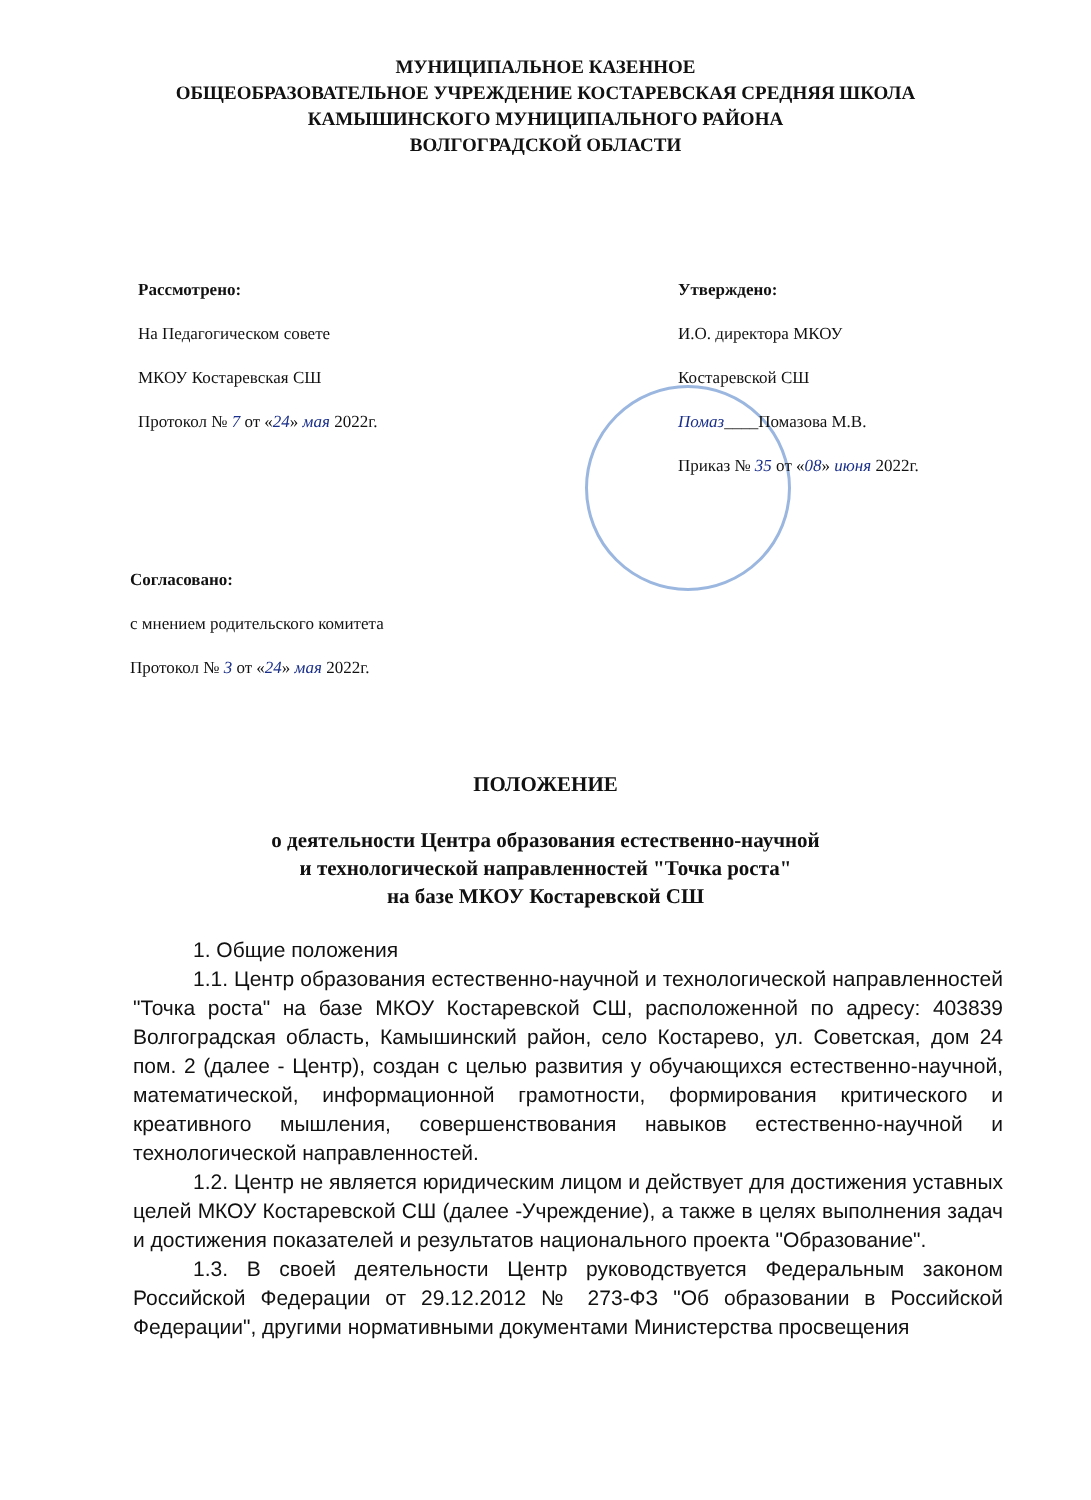МУНИЦИПАЛЬНОЕ КАЗЕННОЕ
ОБЩЕОБРАЗОВАТЕЛЬНОЕ УЧРЕЖДЕНИЕ КОСТАРЕВСКАЯ СРЕДНЯЯ ШКОЛА
КАМЫШИНСКОГО МУНИЦИПАЛЬНОГО РАЙОНА
ВОЛГОГРАДСКОЙ ОБЛАСТИ
Рассмотрено:
На Педагогическом совете
МКОУ Костаревская СШ
Протокол № 7 от «24» мая 2022г.
Утверждено:
И.О. директора МКОУ
Костаревской СШ
Помаз____Помазова М.В.
Приказ № 35 от «08» июня 2022г.
Согласовано:
с мнением родительского комитета
Протокол № 3 от «24» мая 2022г.
ПОЛОЖЕНИЕ
о деятельности Центра образования естественно-научной
и технологической направленностей "Точка роста"
на базе МКОУ Костаревской СШ
1. Общие положения
1.1. Центр образования естественно-научной и технологической направленностей "Точка роста" на базе МКОУ Костаревской СШ, расположенной по адресу: 403839 Волгоградская область, Камышинский район, село Костарево, ул. Советская, дом 24 пом. 2 (далее - Центр), создан с целью развития у обучающихся естественно-научной, математической, информационной грамотности, формирования критического и креативного мышления, совершенствования навыков естественно-научной и технологической направленностей.
1.2. Центр не является юридическим лицом и действует для достижения уставных целей МКОУ Костаревской СШ (далее -Учреждение), а также в целях выполнения задач и достижения показателей и результатов национального проекта "Образование".
1.3. В своей деятельности Центр руководствуется Федеральным законом Российской Федерации от 29.12.2012 № 273-ФЗ "Об образовании в Российской Федерации", другими нормативными документами Министерства просвещения